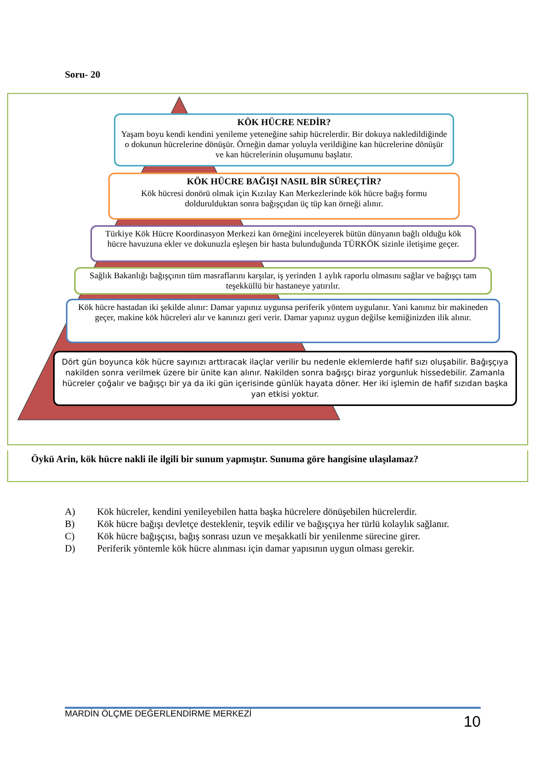Soru- 20
KÖK HÜCRE NEDİR?
Yaşam boyu kendi kendini yenileme yeteneğine sahip hücrelerdir. Bir dokuya nakledildiğinde o dokunun hücrelerine dönüşür. Örneğin damar yoluyla verildiğine kan hücrelerine dönüşür ve kan hücrelerinin oluşumunu başlatır.
KÖK HÜCRE BAĞIŞI NASIL BİR SÜREÇTİR?
Kök hücresi donörü olmak için Kızılay Kan Merkezlerinde kök hücre bağış formu doldurulduktan sonra bağışçıdan üç tüp kan örneği alınır.
Türkiye Kök Hücre Koordinasyon Merkezi kan örneğini inceleyerek bütün dünyanın bağlı olduğu kök hücre havuzuna ekler ve dokunuzla eşleşen bir hasta bulunduğunda TÜRKÖK sizinle iletişime geçer.
Sağlık Bakanlığı bağışçının tüm masraflarını karşılar, iş yerinden 1 aylık raporlu olmasını sağlar ve bağışçı tam teşekküllü bir hastaneye yatırılır.
Kök hücre hastadan iki şekilde alınır: Damar yapınız uygunsa periferik yöntem uygulanır. Yani kanınız bir makineden geçer, makine kök hücreleri alır ve kanınızı geri verir. Damar yapınız uygun değilse kemiğinizden ilik alınır.
Dört gün boyunca kök hücre sayınızı arttıracak ilaçlar verilir bu nedenle eklemlerde hafif sızı oluşabilir. Bağışçıya nakilden sonra verilmek üzere bir ünite kan alınır. Nakilden sonra bağışçı biraz yorgunluk hissedebilir. Zamanla hücreler çoğalır ve bağışçı bir ya da iki gün içerisinde günlük hayata döner. Her iki işlemin de hafif sızıdan başka yan etkisi yoktur.
Öykü Arin, kök hücre nakli ile ilgili bir sunum yapmıştır. Sunuma göre hangisine ulaşılamaz?
A) Kök hücreler, kendini yenileyebilen hatta başka hücrelere dönüşebilen hücrelerdir.
B) Kök hücre bağışı devletçe desteklenir, teşvik edilir ve bağışçıya her türlü kolaylık sağlanır.
C) Kök hücre bağışçısı, bağış sonrası uzun ve meşakkatli bir yenilenme sürecine girer.
D) Periferik yöntemle kök hücre alınması için damar yapısının uygun olması gerekir.
MARDİN ÖLÇME DEĞERLENDİRME MERKEZİ 10